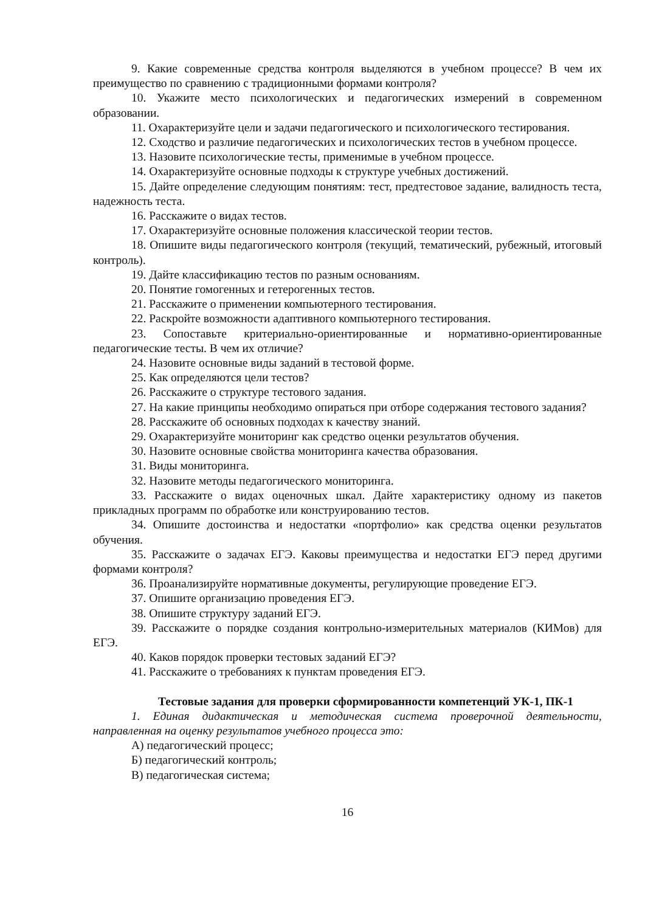9. Какие современные средства контроля выделяются в учебном процессе? В чем их преимущество по сравнению с традиционными формами контроля?
10. Укажите место психологических и педагогических измерений в современном образовании.
11. Охарактеризуйте цели и задачи педагогического и психологического тестирования.
12. Сходство и различие педагогических и психологических тестов в учебном процессе.
13. Назовите психологические тесты, применимые в учебном процессе.
14. Охарактеризуйте основные подходы к структуре учебных достижений.
15. Дайте определение следующим понятиям: тест, предтестовое задание, валидность теста, надежность теста.
16. Расскажите о видах тестов.
17. Охарактеризуйте основные положения классической теории тестов.
18. Опишите виды педагогического контроля (текущий, тематический, рубежный, итоговый контроль).
19. Дайте классификацию тестов по разным основаниям.
20. Понятие гомогенных и гетерогенных тестов.
21. Расскажите о применении компьютерного тестирования.
22. Раскройте возможности адаптивного компьютерного тестирования.
23. Сопоставьте критериально-ориентированные и нормативно-ориентированные педагогические тесты. В чем их отличие?
24. Назовите основные виды заданий в тестовой форме.
25. Как определяются цели тестов?
26. Расскажите о структуре тестового задания.
27. На какие принципы необходимо опираться при отборе содержания тестового задания?
28. Расскажите об основных подходах к качеству знаний.
29. Охарактеризуйте мониторинг как средство оценки результатов обучения.
30. Назовите основные свойства мониторинга качества образования.
31. Виды мониторинга.
32. Назовите методы педагогического мониторинга.
33. Расскажите о видах оценочных шкал. Дайте характеристику одному из пакетов прикладных программ по обработке или конструированию тестов.
34. Опишите достоинства и недостатки «портфолио» как средства оценки результатов обучения.
35. Расскажите о задачах ЕГЭ. Каковы преимущества и недостатки ЕГЭ перед другими формами контроля?
36. Проанализируйте нормативные документы, регулирующие проведение ЕГЭ.
37. Опишите организацию проведения ЕГЭ.
38. Опишите структуру заданий ЕГЭ.
39. Расскажите о порядке создания контрольно-измерительных материалов (КИМов) для ЕГЭ.
40. Каков порядок проверки тестовых заданий ЕГЭ?
41. Расскажите о требованиях к пунктам проведения ЕГЭ.
Тестовые задания для проверки сформированности компетенций УК-1, ПК-1
1. Единая дидактическая и методическая система проверочной деятельности, направленная на оценку результатов учебного процесса это:
А) педагогический процесс;
Б) педагогический контроль;
В) педагогическая система;
16